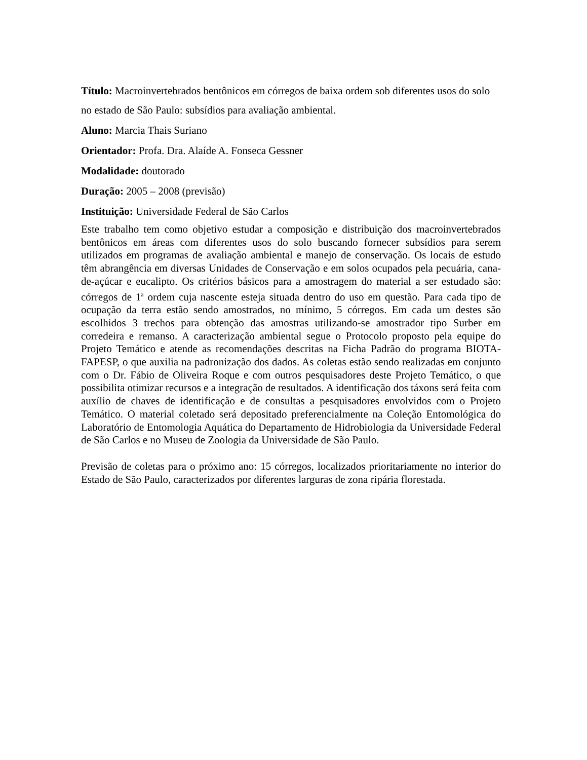Título: Macroinvertebrados bentônicos em córregos de baixa ordem sob diferentes usos do solo no estado de São Paulo: subsídios para avaliação ambiental.
Aluno: Marcia Thais Suriano
Orientador: Profa. Dra. Alaíde A. Fonseca Gessner
Modalidade: doutorado
Duração: 2005 – 2008 (previsão)
Instituição: Universidade Federal de São Carlos
Este trabalho tem como objetivo estudar a composição e distribuição dos macroinvertebrados bentônicos em áreas com diferentes usos do solo buscando fornecer subsídios para serem utilizados em programas de avaliação ambiental e manejo de conservação. Os locais de estudo têm abrangência em diversas Unidades de Conservação e em solos ocupados pela pecuária, cana-de-açúcar e eucalipto. Os critérios básicos para a amostragem do material a ser estudado são: córregos de 1<sup>a</sup> ordem cuja nascente esteja situada dentro do uso em questão. Para cada tipo de ocupação da terra estão sendo amostrados, no mínimo, 5 córregos. Em cada um destes são escolhidos 3 trechos para obtenção das amostras utilizando-se amostrador tipo Surber em corredeira e remanso. A caracterização ambiental segue o Protocolo proposto pela equipe do Projeto Temático e atende as recomendações descritas na Ficha Padrão do programa BIOTA-FAPESP, o que auxilia na padronização dos dados. As coletas estão sendo realizadas em conjunto com o Dr. Fábio de Oliveira Roque e com outros pesquisadores deste Projeto Temático, o que possibilita otimizar recursos e a integração de resultados. A identificação dos táxons será feita com auxílio de chaves de identificação e de consultas a pesquisadores envolvidos com o Projeto Temático. O material coletado será depositado preferencialmente na Coleção Entomológica do Laboratório de Entomologia Aquática do Departamento de Hidrobiologia da Universidade Federal de São Carlos e no Museu de Zoologia da Universidade de São Paulo.
Previsão de coletas para o próximo ano: 15 córregos, localizados prioritariamente no interior do Estado de São Paulo, caracterizados por diferentes larguras de zona ripária florestada.